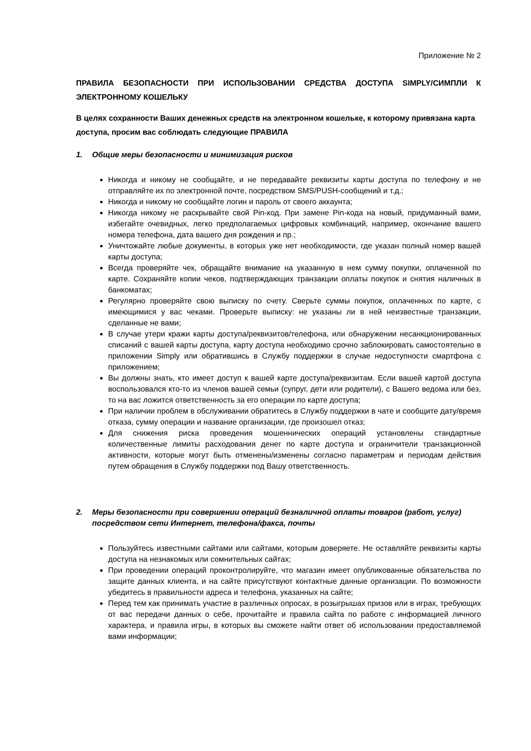Приложение № 2
ПРАВИЛА БЕЗОПАСНОСТИ ПРИ ИСПОЛЬЗОВАНИИ СРЕДСТВА ДОСТУПА SIMPLY/СИМПЛИ К ЭЛЕКТРОННОМУ КОШЕЛЬКУ
В целях сохранности Ваших денежных средств на электронном кошельке, к которому привязана карта доступа, просим вас соблюдать следующие ПРАВИЛА
1. Общие меры безопасности и минимизация рисков
Никогда и никому не сообщайте, и не передавайте реквизиты карты доступа по телефону и не отправляйте их по электронной почте, посредством SMS/PUSH-сообщений и т.д.;
Никогда и никому не сообщайте логин и пароль от своего аккаунта;
Никогда никому не раскрывайте свой Pin-код. При замене Pin-кода на новый, придуманный вами, избегайте очевидных, легко предполагаемых цифровых комбинаций, например, окончание вашего номера телефона, дата вашего дня рождения и пр.;
Уничтожайте любые документы, в которых уже нет необходимости, где указан полный номер вашей карты доступа;
Всегда проверяйте чек, обращайте внимание на указанную в нем сумму покупки, оплаченной по карте. Сохраняйте копии чеков, подтверждающих транзакции оплаты покупок и снятия наличных в банкоматах;
Регулярно проверяйте свою выписку по счету. Сверьте суммы покупок, оплаченных по карте, с имеющимися у вас чеками. Проверьте выписку: не указаны ли в ней неизвестные транзакции, сделанные не вами;
В случае утери кражи карты доступа/реквизитов/телефона, или обнаружении несанкционированных списаний с вашей карты доступа, карту доступа необходимо срочно заблокировать самостоятельно в приложении Simply или обратившись в Службу поддержки в случае недоступности смартфона с приложением;
Вы должны знать, кто имеет доступ к вашей карте доступа/реквизитам. Если вашей картой доступа воспользовался кто-то из членов вашей семьи (супруг, дети или родители), с Вашего ведома или без, то на вас ложится ответственность за его операции по карте доступа;
При наличии проблем в обслуживании обратитесь в Службу поддержки в чате и сообщите дату/время отказа, сумму операции и название организации, где произошел отказ;
Для снижения риска проведения мошеннических операций установлены стандартные количественные лимиты расходования денег по карте доступа и ограничители транзакционной активности, которые могут быть отменены/изменены согласно параметрам и периодам действия путем обращения в Службу поддержки под Вашу ответственность.
2. Меры безопасности при совершении операций безналичной оплаты товаров (работ, услуг) посредством сети Интернет, телефона/факса, почты
Пользуйтесь известными сайтами или сайтами, которым доверяете. Не оставляйте реквизиты карты доступа на незнакомых или сомнительных сайтах;
При проведении операций проконтролируйте, что магазин имеет опубликованные обязательства по защите данных клиента, и на сайте присутствуют контактные данные организации. По возможности убедитесь в правильности адреса и телефона, указанных на сайте;
Перед тем как принимать участие в различных опросах, в розыгрышах призов или в играх, требующих от вас передачи данных о себе, прочитайте и правила сайта по работе с информацией личного характера, и правила игры, в которых вы сможете найти ответ об использовании предоставляемой вами информации;